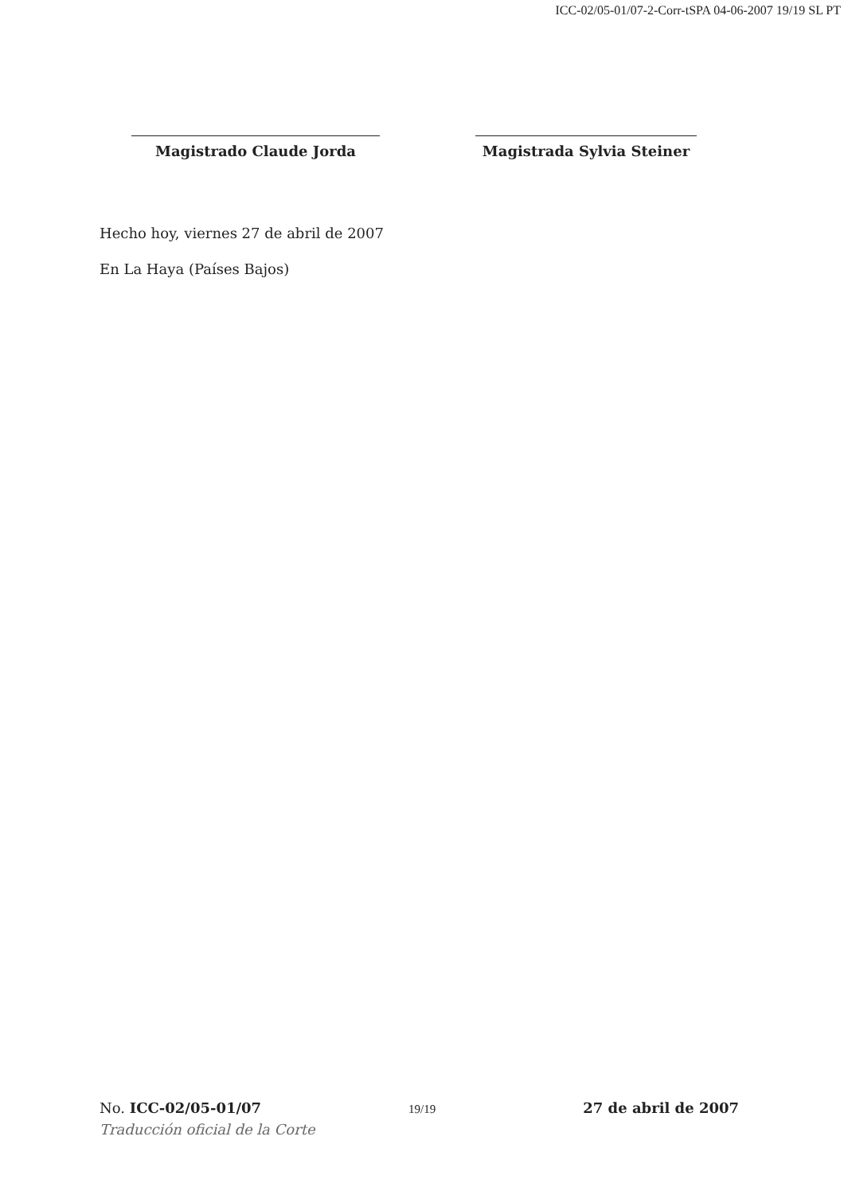ICC-02/05-01/07-2-Corr-tSPA 04-06-2007 19/19 SL PT
Magistrado Claude Jorda Magistrada Sylvia Steiner
Hecho hoy, viernes 27 de abril de 2007
En La Haya (Países Bajos)
No. ICC-02/05-01/07 19/19 27 de abril de 2007
Traducción oficial de la Corte